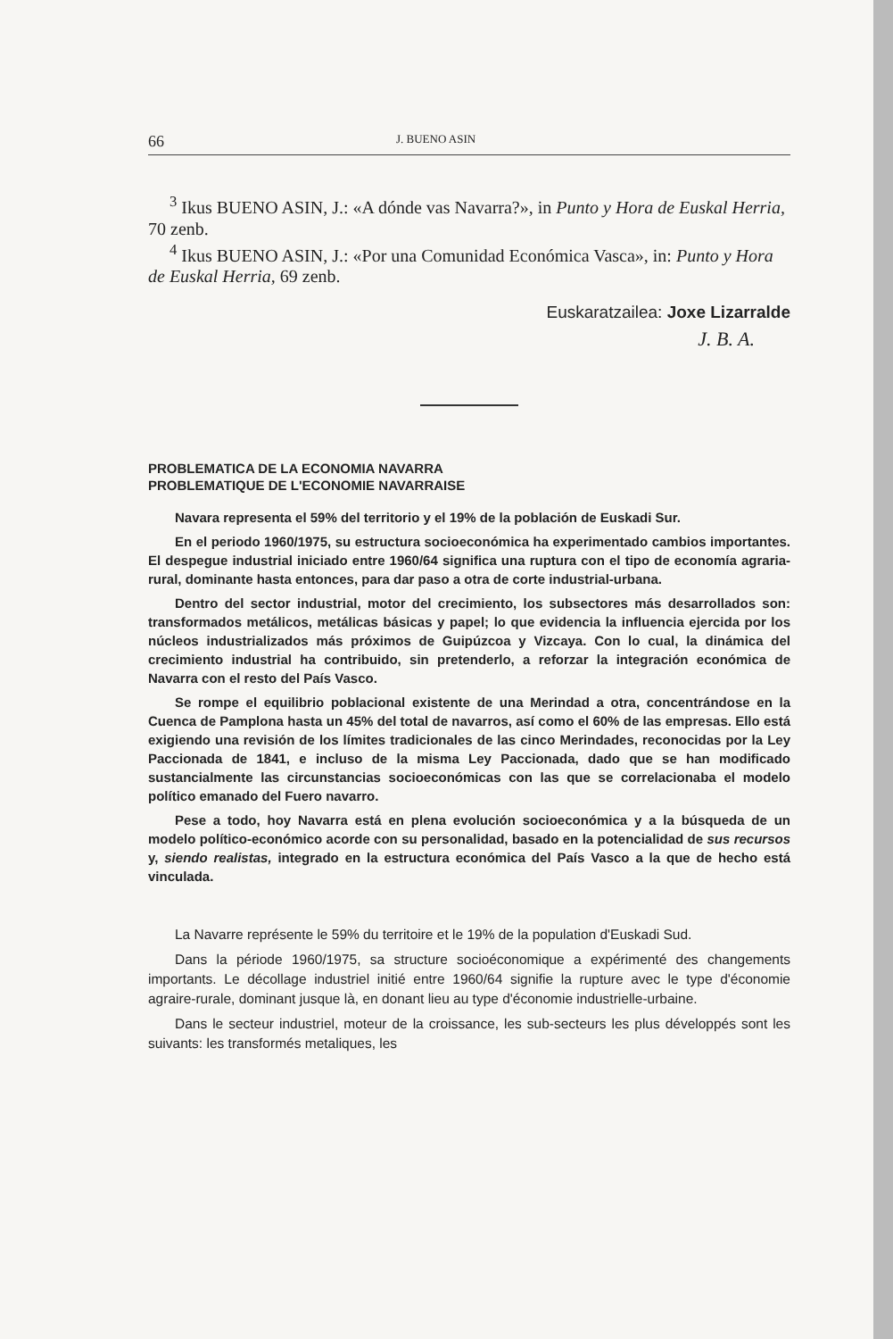66 J. BUENO ASIN
<sup>3</sup> Ikus BUENO ASIN, J.: «A dónde vas Navarra?», in Punto y Hora de Euskal Herria, 70 zenb.
<sup>4</sup> Ikus BUENO ASIN, J.: «Por una Comunidad Económica Vasca», in: Punto y Hora de Euskal Herria, 69 zenb.
Euskaratzailea: Joxe Lizarralde
J. B. A.
PROBLEMATICA DE LA ECONOMIA NAVARRA
PROBLEMATIQUE DE L'ECONOMIE NAVARRAISE
Navara representa el 59% del territorio y el 19% de la población de Euskadi Sur.
En el periodo 1960/1975, su estructura socioeconómica ha experimentado cambios importantes. El despegue industrial iniciado entre 1960/64 significa una ruptura con el tipo de economía agraria-rural, dominante hasta entonces, para dar paso a otra de corte industrial-urbana.
Dentro del sector industrial, motor del crecimiento, los subsectores más desarrollados son: transformados metálicos, metálicas básicas y papel; lo que evidencia la influencia ejercida por los núcleos industrializados más próximos de Guipúzcoa y Vizcaya. Con lo cual, la dinámica del crecimiento industrial ha contribuido, sin pretenderlo, a reforzar la integración económica de Navarra con el resto del País Vasco.
Se rompe el equilibrio poblacional existente de una Merindad a otra, concentrándose en la Cuenca de Pamplona hasta un 45% del total de navarros, así como el 60% de las empresas. Ello está exigiendo una revisión de los límites tradicionales de las cinco Merindades, reconocidas por la Ley Paccionada de 1841, e incluso de la misma Ley Paccionada, dado que se han modificado sustancialmente las circunstancias socioeconómicas con las que se correlacionaba el modelo político emanado del Fuero navarro.
Pese a todo, hoy Navarra está en plena evolución socioeconómica y a la búsqueda de un modelo político-económico acorde con su personalidad, basado en la potencialidad de sus recursos y, siendo realistas, integrado en la estructura económica del País Vasco a la que de hecho está vinculada.
La Navarre représente le 59% du territoire et le 19% de la population d'Euskadi Sud.
Dans la période 1960/1975, sa structure socioéconomique a expérimenté des changements importants. Le décollage industriel initié entre 1960/64 signifie la rupture avec le type d'économie agraire-rurale, dominant jusque là, en donant lieu au type d'économie industrielle-urbaine.
Dans le secteur industriel, moteur de la croissance, les sub-secteurs les plus développés sont les suivants: les transformés metaliques, les